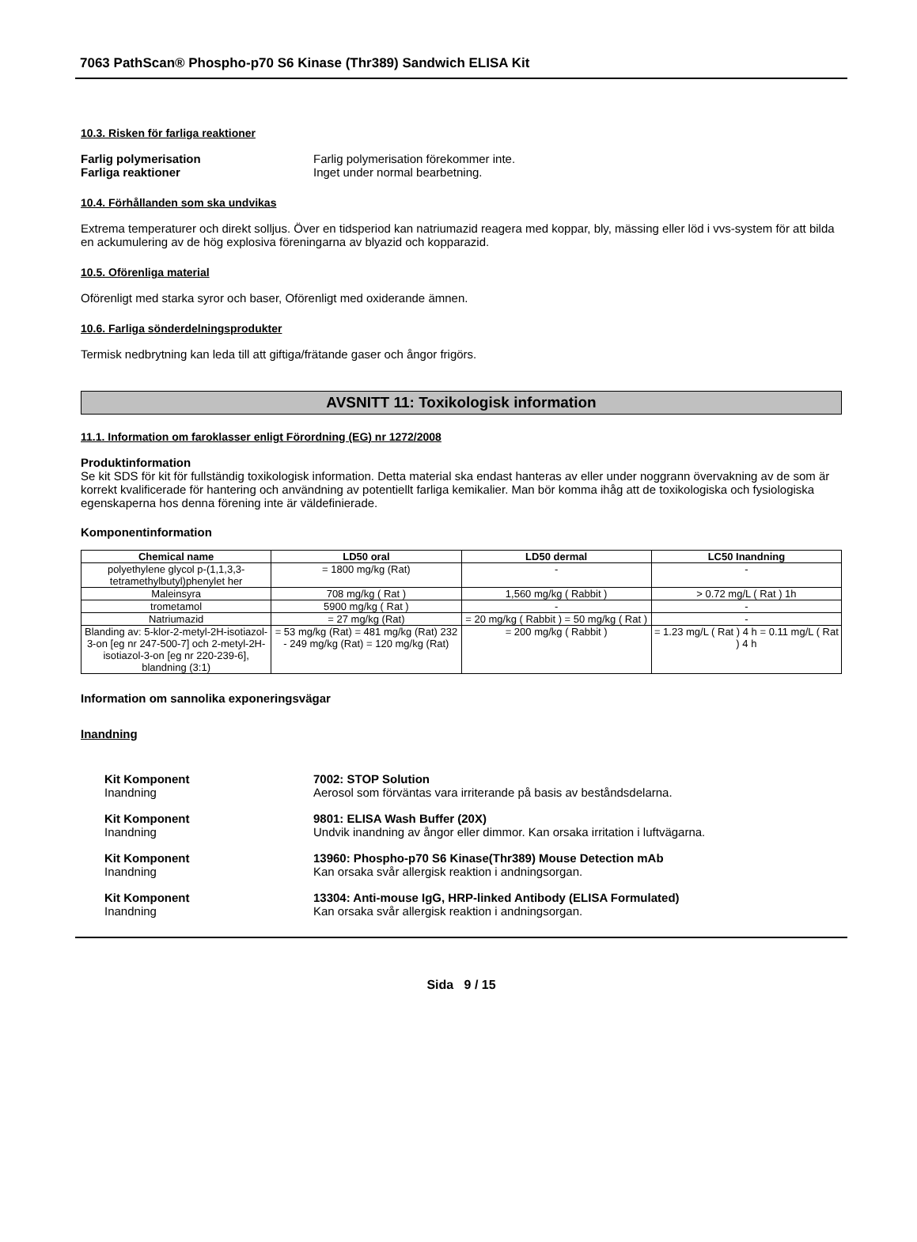7063 PathScan® Phospho-p70 S6 Kinase (Thr389) Sandwich ELISA Kit
10.3. Risken för farliga reaktioner
Farlig polymerisation Farlig polymerisation förekommer inte.
Farliga reaktioner Inget under normal bearbetning.
10.4. Förhållanden som ska undvikas
Extrema temperaturer och direkt solljus. Över en tidsperiod kan natriumazid reagera med koppar, bly, mässing eller löd i vvs-system för att bilda en ackumulering av de hög explosiva föreningarna av blyazid och kopparazid.
10.5. Oförenliga material
Oförenligt med starka syror och baser, Oförenligt med oxiderande ämnen.
10.6. Farliga sönderdelningsprodukter
Termisk nedbrytning kan leda till att giftiga/frätande gaser och ångor frigörs.
AVSNITT 11: Toxikologisk information
11.1. Information om faroklasser enligt Förordning (EG) nr 1272/2008
Produktinformation
Se kit SDS för kit för fullständig toxikologisk information. Detta material ska endast hanteras av eller under noggrann övervakning av de som är korrekt kvalificerade för hantering och användning av potentiellt farliga kemikalier. Man bör komma ihåg att de toxikologiska och fysiologiska egenskaperna hos denna förening inte är väldefinierade.
Komponentinformation
| Chemical name | LD50 oral | LD50 dermal | LC50 Inandning |
| --- | --- | --- | --- |
| polyethylene glycol p-(1,1,3,3-tetramethylbutyl)phenylet her | = 1800 mg/kg (Rat) | - | - |
| Maleinsyra | 708 mg/kg ( Rat ) | 1,560 mg/kg ( Rabbit ) | > 0.72 mg/L ( Rat ) 1h |
| trometamol | 5900 mg/kg ( Rat ) | - | - |
| Natriumazid | = 27 mg/kg (Rat) | = 20 mg/kg ( Rabbit ) = 50 mg/kg ( Rat ) | - |
| Blanding av: 5-klor-2-metyl-2H-isotiazol-3-on [eg nr 247-500-7] och 2-metyl-2H-isotiazol-3-on [eg nr 220-239-6], blandning (3:1) | = 53 mg/kg (Rat) = 481 mg/kg (Rat) 232 - 249 mg/kg (Rat) = 120 mg/kg (Rat) | = 200 mg/kg ( Rabbit ) | = 1.23 mg/L ( Rat ) 4 h = 0.11 mg/L ( Rat ) 4 h |
Information om sannolika exponeringsvägar
Inandning
Kit Komponent
Inandning
7002: STOP Solution
Aerosol som förväntas vara irriterande på basis av beståndsdelarna.
Kit Komponent
Inandning
9801: ELISA Wash Buffer (20X)
Undvik inandning av ångor eller dimmor. Kan orsaka irritation i luftvägarna.
Kit Komponent
Inandning
13960: Phospho-p70 S6 Kinase(Thr389) Mouse Detection mAb
Kan orsaka svår allergisk reaktion i andningsorgan.
Kit Komponent
Inandning
13304: Anti-mouse IgG, HRP-linked Antibody (ELISA Formulated)
Kan orsaka svår allergisk reaktion i andningsorgan.
Sida 9 / 15